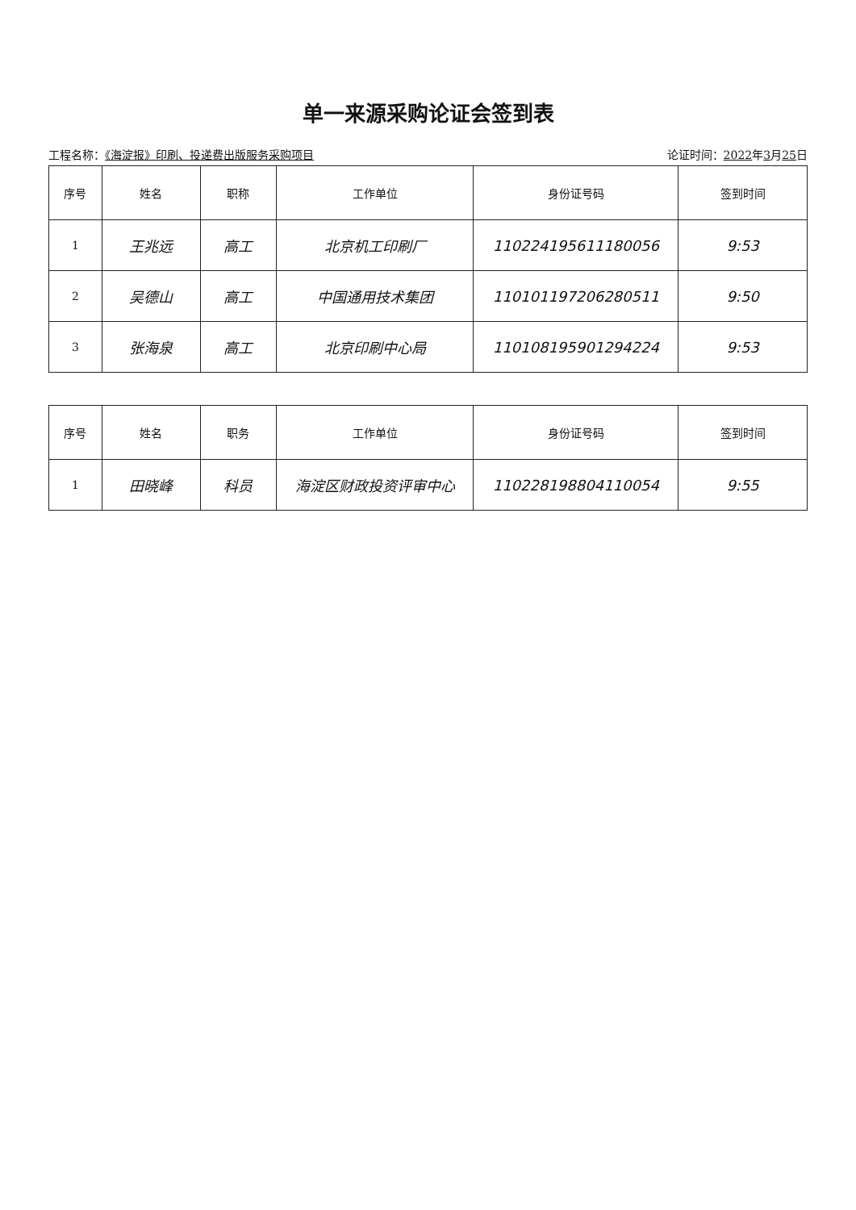单一来源采购论证会签到表
工程名称：《海淀报》印刷、投递费出版服务采购项目 论证时间：2022年3月25日
| 序号 | 姓名 | 职称 | 工作单位 | 身份证号码 | 签到时间 |
| --- | --- | --- | --- | --- | --- |
| 1 | 王兆远 | 高工 | 北京机工印刷厂 | 110224195611180056 | 9:53 |
| 2 | 吴德山 | 高工 | 中国通用技术集团 | 110101197206280511 | 9:50 |
| 3 | 张海泉 | 高工 | 北京印刷中心局 | 110108195901294224 | 9:53 |
| 序号 | 姓名 | 职务 | 工作单位 | 身份证号码 | 签到时间 |
| --- | --- | --- | --- | --- | --- |
| 1 | 田晓峰 | 科员 | 海淀区财政投资评审中心 | 110228198804110054 | 9:55 |